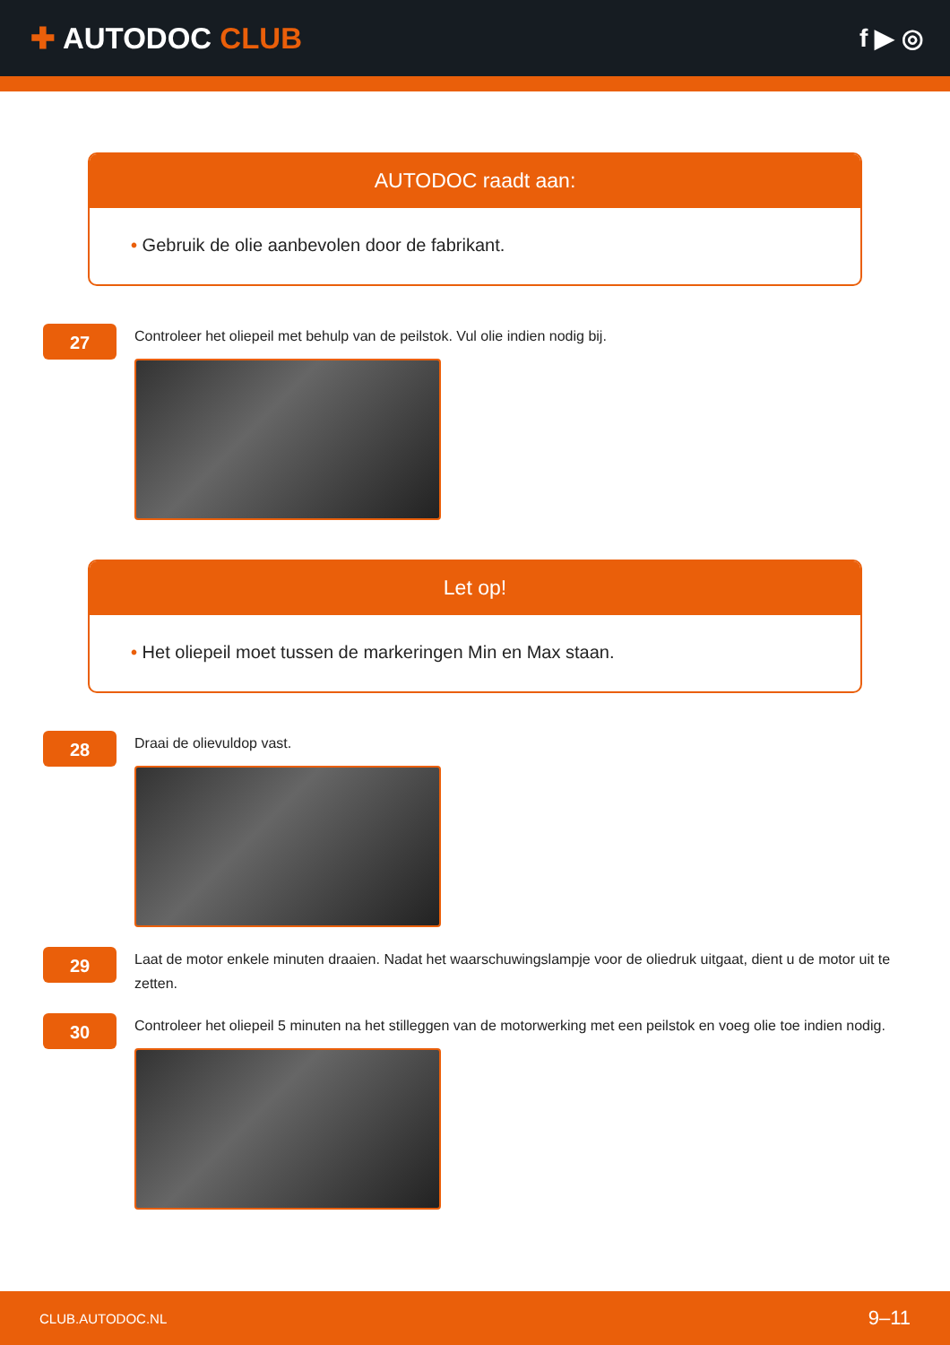✚ AUTODOC CLUB
f ▶ ◎
AUTODOC raadt aan:
• Gebruik de olie aanbevolen door de fabrikant.
27
Controleer het oliepeil met behulp van de peilstok. Vul olie indien nodig bij.
Let op!
• Het oliepeil moet tussen de markeringen Min en Max staan.
28
Draai de olievuldop vast.
29
Laat de motor enkele minuten draaien. Nadat het waarschuwingslampje voor de oliedruk uitgaat, dient u de motor uit te zetten.
30
Controleer het oliepeil 5 minuten na het stilleggen van de motorwerking met een peilstok en voeg olie toe indien nodig.
CLUB.AUTODOC.NL 9–11